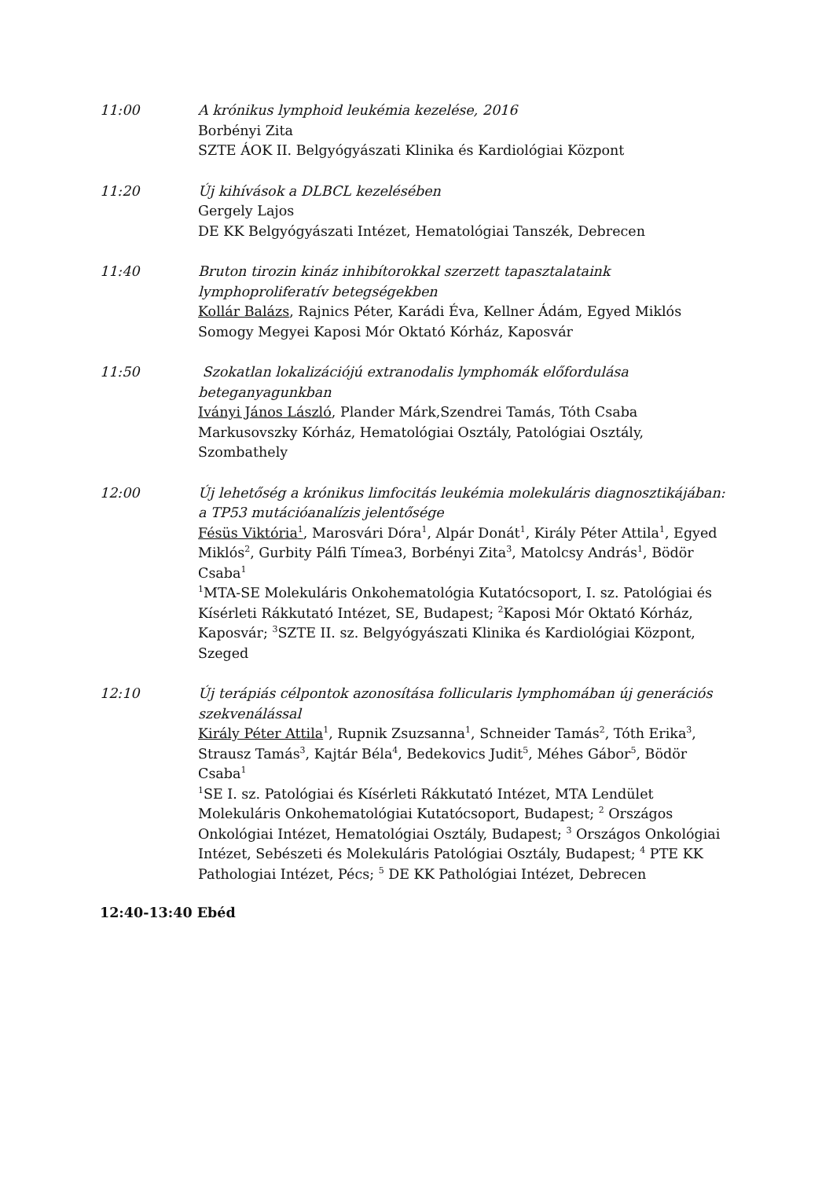11:00 A krónikus lymphoid leukémia kezelése, 2016
Borbényi Zita
SZTE ÁOK II. Belgyógyászati Klinika és Kardiológiai Központ
11:20 Új kihívások a DLBCL kezelésében
Gergely Lajos
DE KK Belgyógyászati Intézet, Hematológiai Tanszék, Debrecen
11:40 Bruton tirozin kináz inhibítorokkal szerzett tapasztalataink lymphoproliferatív betegségekben
Kollár Balázs, Rajnics Péter, Karádi Éva, Kellner Ádám, Egyed Miklós
Somogy Megyei Kaposi Mór Oktató Kórház, Kaposvár
11:50 Szokatlan lokalizációjú extranodalis lymphomák előfordulása beteganyagunkban
Iványi János László, Plander Márk,Szendrei Tamás, Tóth Csaba
Markusovszky Kórház, Hematológiai Osztály, Patológiai Osztály, Szombathely
12:00 Új lehetőség a krónikus limfocitás leukémia molekuláris diagnosztikájában: a TP53 mutációanalízis jelentősége
Fésüs Viktória<sup>1</sup>, Marosvári Dóra<sup>1</sup>, Alpár Donát<sup>1</sup>, Király Péter Attila<sup>1</sup>, Egyed Miklós<sup>2</sup>, Gurbity Pálfi Tímea3, Borbényi Zita<sup>3</sup>, Matolcsy András<sup>1</sup>, Bödör Csaba<sup>1</sup>
<sup>1</sup> MTA-SE Molekuláris Onkohematológia Kutatócsoport, I. sz. Patológiai és Kísérleti Rákkutató Intézet, SE, Budapest; <sup>2</sup>Kaposi Mór Oktató Kórház, Kaposvár; <sup>3</sup>SZTE II. sz. Belgyógyászati Klinika és Kardiológiai Központ, Szeged
12:10 Új terápiás célpontok azonosítása follicularis lymphomában új generációs szekvenálással
Király Péter Attila<sup>1</sup>, Rupnik Zsuzsanna<sup>1</sup>, Schneider Tamás<sup>2</sup>, Tóth Erika<sup>3</sup>, Strausz Tamás<sup>3</sup>, Kajtár Béla<sup>4</sup>, Bedekovics Judit<sup>5</sup>, Méhes Gábor<sup>5</sup>, Bödör Csaba<sup>1</sup>
<sup>1</sup> SE I. sz. Patológiai és Kísérleti Rákkutató Intézet, MTA Lendület Molekuláris Onkohematológiai Kutatócsoport, Budapest; <sup>2</sup> Országos Onkológiai Intézet, Hematológiai Osztály, Budapest; <sup>3</sup> Országos Onkológiai Intézet, Sebészeti és Molekuláris Patológiai Osztály, Budapest; <sup>4</sup> PTE KK Pathologiai Intézet, Pécs; <sup>5</sup> DE KK Pathológiai Intézet, Debrecen
12:40-13:40 Ebéd